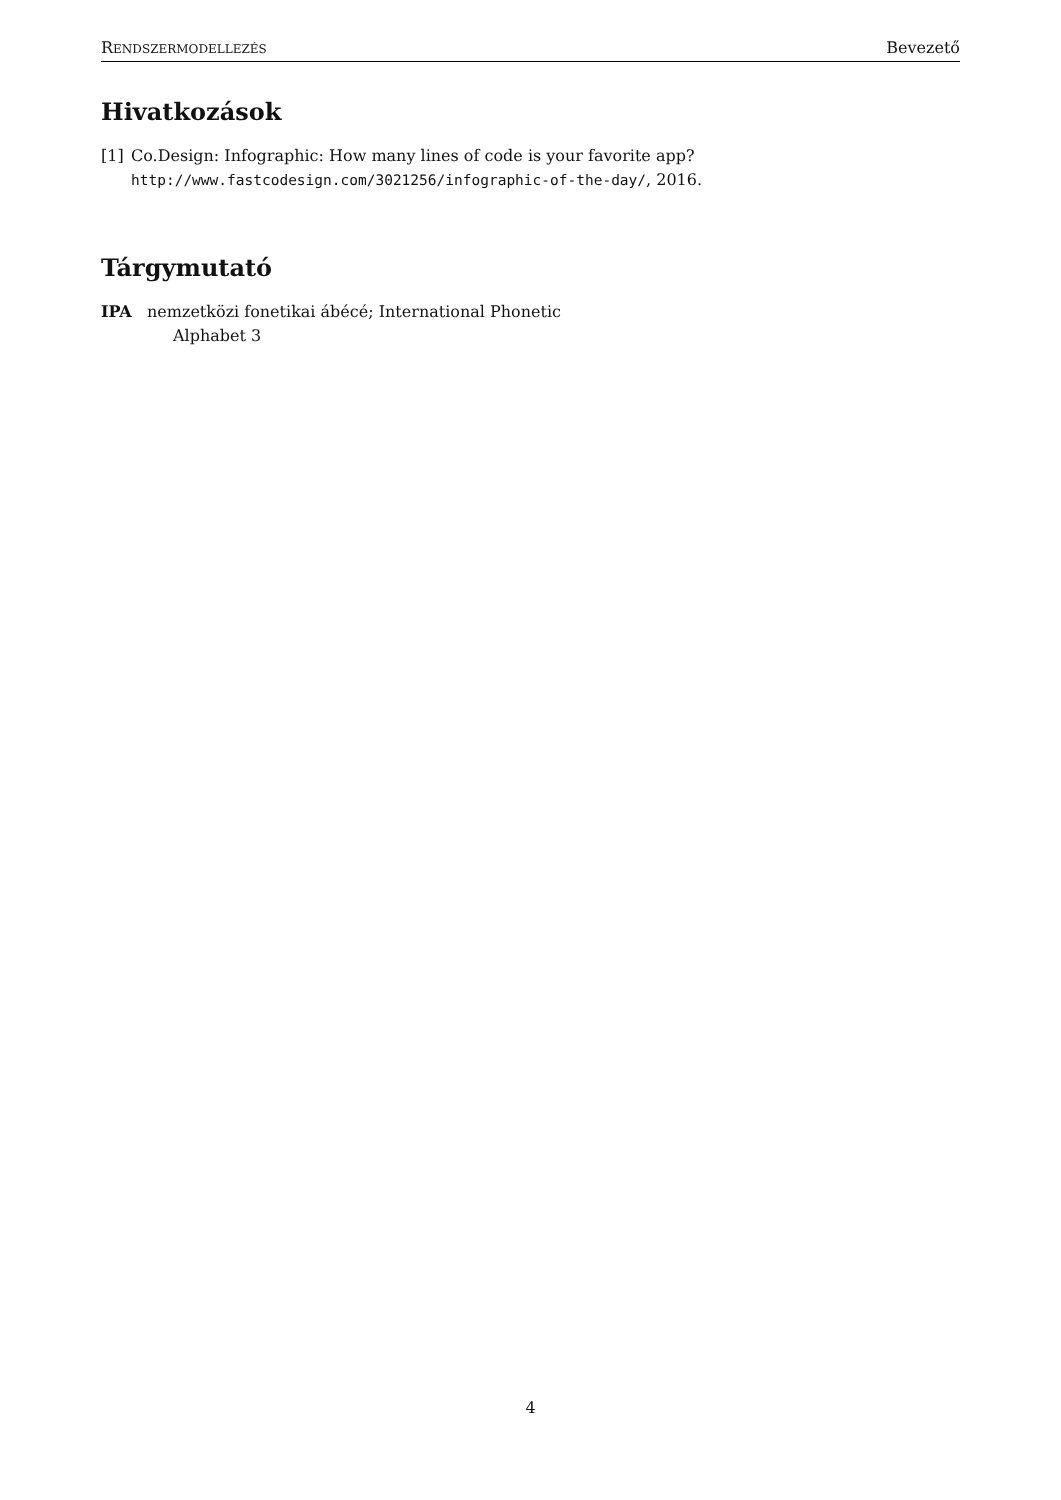RENDSZERMODELLEZÉS Bevezető
Hivatkozások
[1] Co.Design: Infographic: How many lines of code is your favorite app? http://www.fastcodesign.com/3021256/infographic-of-the-day/, 2016.
Tárgymutató
IPA nemzetközi fonetikai ábécé; International Phonetic Alphabet 3
4